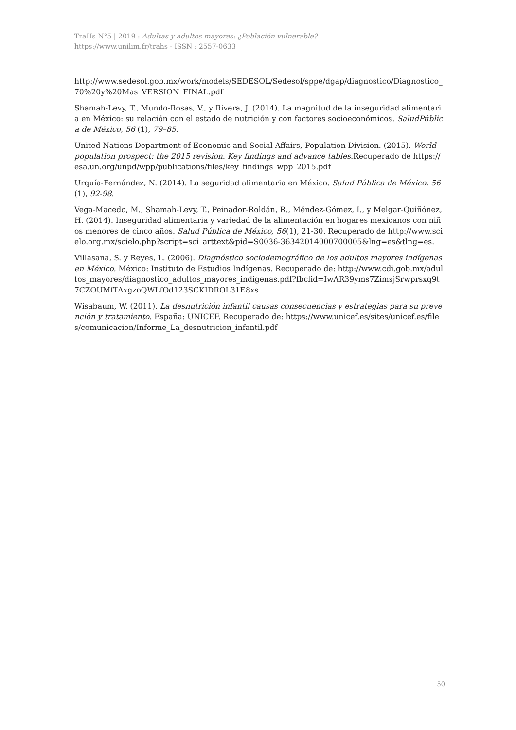TraHs N°5 | 2019 : Adultas y adultos mayores: ¿Población vulnerable?
https://www.unilim.fr/trahs - ISSN : 2557-0633
http://www.sedesol.gob.mx/work/models/SEDESOL/Sedesol/sppe/dgap/diagnostico/Diagnostico_70%20y%20Mas_VERSION_FINAL.pdf
Shamah-Levy, T., Mundo-Rosas, V., y Rivera, J. (2014). La magnitud de la inseguridad alimentaria en México: su relación con el estado de nutrición y con factores socioeconómicos. SaludPública de México, 56 (1), 79–85.
United Nations Department of Economic and Social Affairs, Population Division. (2015). World population prospect: the 2015 revision. Key findings and advance tables. Recuperado de https://esa.un.org/unpd/wpp/publications/files/key_findings_wpp_2015.pdf
Urquía-Fernández, N. (2014). La seguridad alimentaria en México. Salud Pública de México, 56 (1), 92-98.
Vega-Macedo, M., Shamah-Levy, T., Peinador-Roldán, R., Méndez-Gómez, I., y Melgar-Quiñónez, H. (2014). Inseguridad alimentaria y variedad de la alimentación en hogares mexicanos con niños menores de cinco años. Salud Pública de México, 56(1), 21-30. Recuperado de http://www.scielo.org.mx/scielo.php?script=sci_arttext&pid=S0036-36342014000700005&lng=es&tlng=es.
Villasana, S. y Reyes, L. (2006). Diagnóstico sociodemográfico de los adultos mayores indígenas en México. México: Instituto de Estudios Indígenas. Recuperado de: http://www.cdi.gob.mx/adultos_mayores/diagnostico_adultos_mayores_indigenas.pdf?fbclid=IwAR39yms7ZimsjSrwprsxq9t7CZOUMfTAxgzoQWLfOd123SCKIDROL31E8xs
Wisabaum, W. (2011). La desnutrición infantil causas consecuencias y estrategias para su prevención y tratamiento. España: UNICEF. Recuperado de: https://www.unicef.es/sites/unicef.es/files/comunicacion/Informe_La_desnutricion_infantil.pdf
50